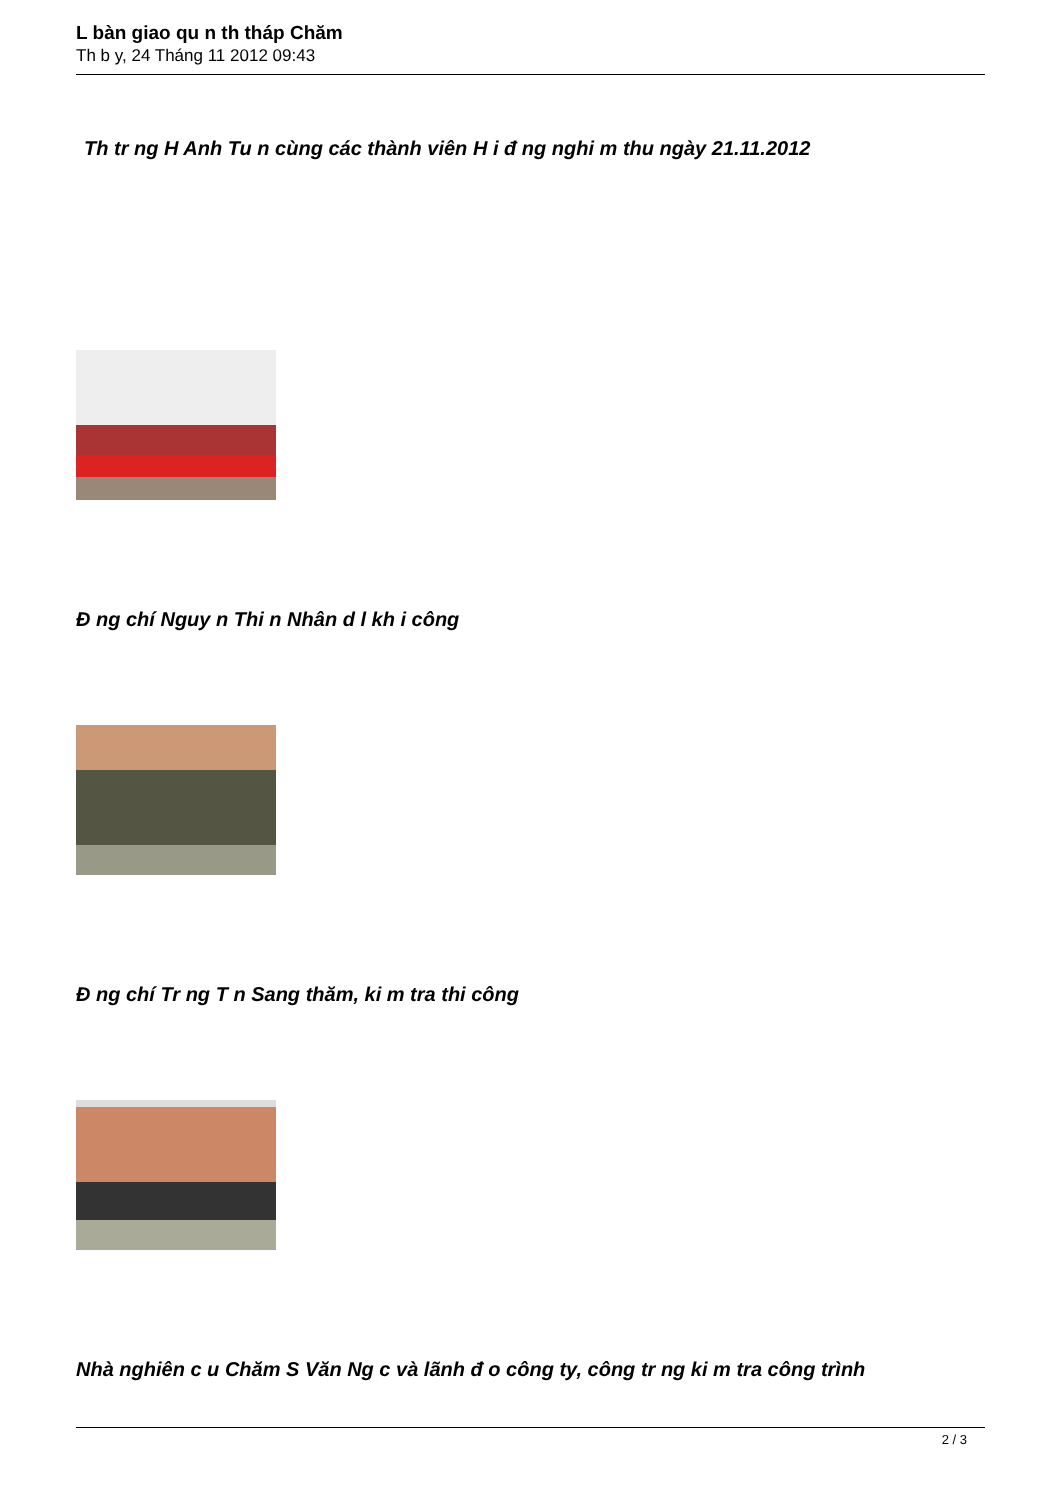L bàn giao qu n th tháp Chăm
Th b y, 24 Tháng 11 2012 09:43
Th tr ng H Anh Tu n cùng các thành viên H i đ ng nghi m thu ngày 21.11.2012
Đ ng chí Nguy n Thi n Nhân d l kh i công
Đ ng chí Tr ng T n Sang thăm, ki m tra thi công
Nhà nghiên c u Chăm S Văn Ng c và lãnh đ o công ty, công tr ng ki m tra công trình
2 / 3